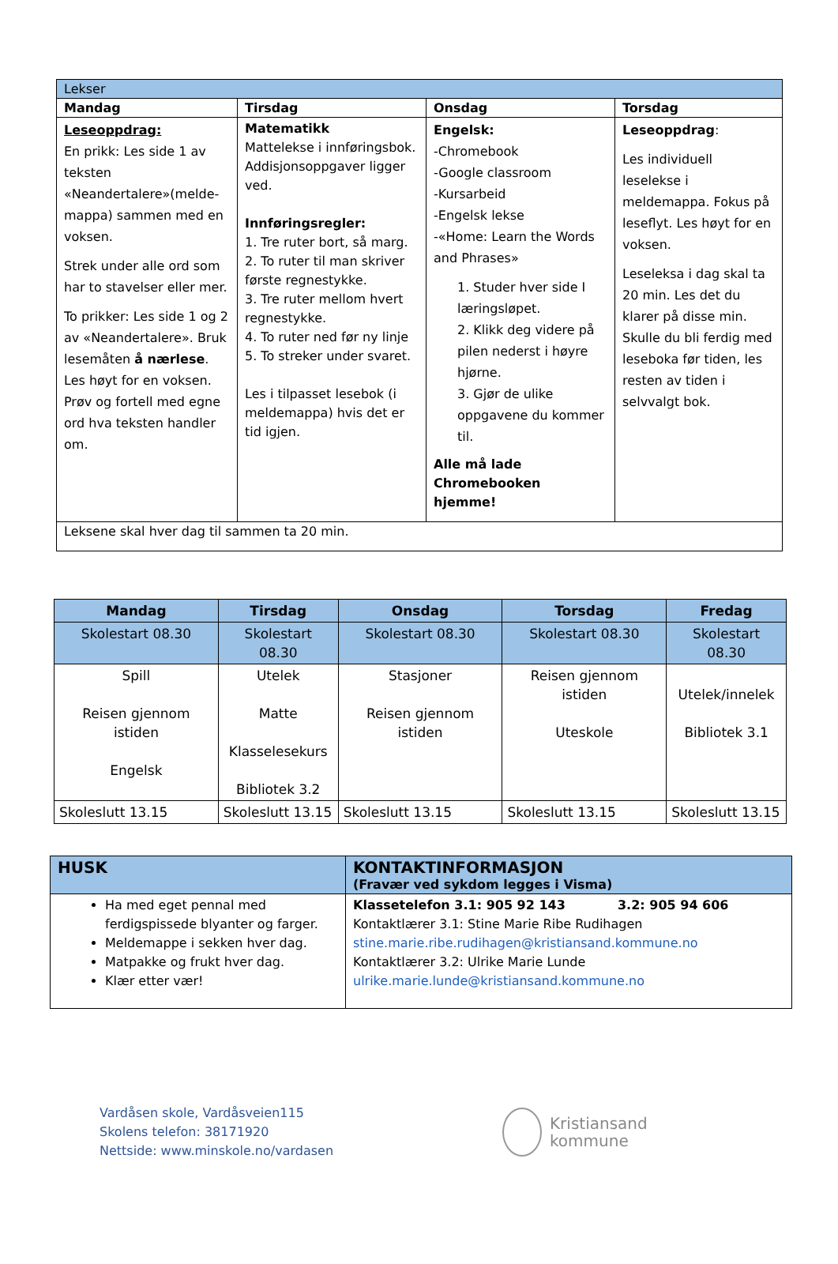| Lekser | | | |
| Mandag | Tirsdag | Onsdag | Torsdag |
| Leseoppdrag: En prikk: Les side 1 av teksten «Neandertalere»(melde-mappa) sammen med en voksen. Strek under alle ord som har to stavelser eller mer. To prikker: Les side 1 og 2 av «Neandertalere». Bruk lesemåten å nærlese . Les høyt for en voksen. Prøv og fortell med egne ord hva teksten handler om. | Matematikk Mattelekse i innføringsbok. Addisjonsoppgaver ligger ved. Innføringsregler: 1. Tre ruter bort, så marg. 2. To ruter til man skriver første regnestykke. 3. Tre ruter mellom hvert regnestykke. 4. To ruter ned før ny linje 5. To streker under svaret. Les i tilpasset lesebok (i meldemappa) hvis det er tid igjen. | Engelsk: -Chromebook -Google classroom -Kursarbeid -Engelsk lekse -«Home: Learn the Words and Phrases» 1. Studer hver side I læringsløpet. 2. Klikk deg videre på pilen nederst i høyre hjørne. 3. Gjør de ulike oppgavene du kommer til. Alle må lade Chromebooken hjemme! | Leseoppdrag : Les individuell leselekse i meldemappa. Fokus på leseflyt. Les høyt for en voksen. Leseleksa i dag skal ta 20 min. Les det du klarer på disse min. Skulle du bli ferdig med leseboka før tiden, les resten av tiden i selvvalgt bok. |
| Leksene skal hver dag til sammen ta 20 min. | | | |
| Mandag | Tirsdag | Onsdag | Torsdag | Fredag |
| --- | --- | --- | --- | --- |
| Skolestart 08.30 | Skolestart 08.30 | Skolestart 08.30 | Skolestart 08.30 | Skolestart 08.30 |
| Spill Reisen gjennom istiden Engelsk | Utelek Matte Klasselesekurs Bibliotek 3.2 | Stasjoner Reisen gjennom istiden | Reisen gjennom istiden Uteskole | Utelek/innelek Bibliotek 3.1 |
| Skoleslutt 13.15 | Skoleslutt 13.15 | Skoleslutt 13.15 | Skoleslutt 13.15 | Skoleslutt 13.15 |
| HUSK | KONTAKTINFORMASJON (Fravær ved sykdom legges i Visma) |
| Ha med eget pennal med ferdigspissede blyanter og farger. Meldemappe i sekken hver dag. Matpakke og frukt hver dag. Klær etter vær! | Klassetelefon 3.1: 905 92 143 3.2: 905 94 606 Kontaktlærer 3.1: Stine Marie Ribe Rudihagen stine.marie.ribe.rudihagen@kristiansand.kommune.no Kontaktlærer 3.2: Ulrike Marie Lunde ulrike.marie.lunde@kristiansand.kommune.no |
Vardåsen skole, Vardåsveien115
Skolens telefon: 38171920
Nettside: www.minskole.no/vardasen
Kristiansand
kommune